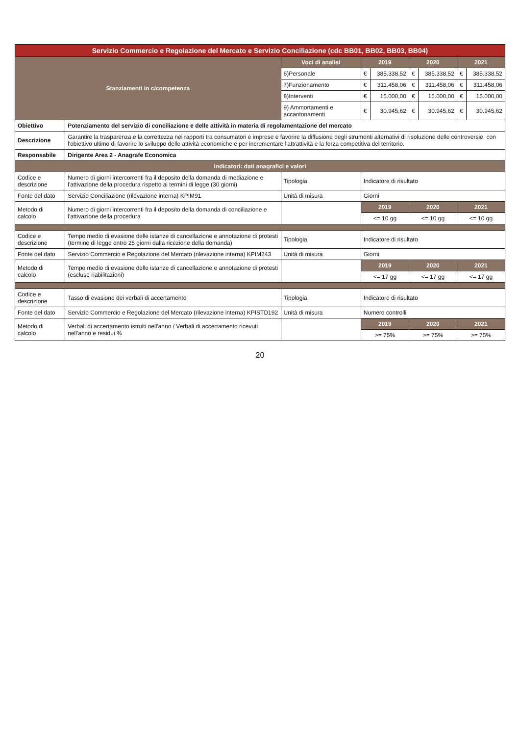| Servizio Commercio e Regolazione del Mercato e Servizio Conciliazione (cdc BB01, BB02, BB03, BB04) | | | | | | | | |
| Stanziamenti in c/competenza | | Voci di analisi | 2019 | | 2020 | | 2021 | |
| | | 6)Personale | € | 385.338,52 | € | 385.338,52 | € | 385.338,52 |
| | | 7)Funzionamento | € | 311.458,06 | € | 311.458,06 | € | 311.458,06 |
| | | 8)Interventi | € | 15.000,00 | € | 15.000,00 | € | 15.000,00 |
| | | 9) Ammortamenti e accantonamenti | € | 30.945,62 | € | 30.945,62 | € | 30.945,62 |
| Obiettivo | Potenziamento del servizio di conciliazione e delle attività in materia di regolamentazione del mercato | | | | | | | |
| Descrizione | Garantire la trasparenza e la correttezza nei rapporti tra consumatori e imprese e favorire la diffusione degli strumenti alternativi di risoluzione delle controversie, con l'obiettivo ultimo di favorire lo sviluppo delle attività economiche e per incrementare l'attrattività e la forza competitiva del territorio. | | | | | | | |
| Responsabile | Dirigente Area 2 - Anagrafe Economica | | | | | | | |
| Indicatori: dati anagrafici e valori | | | | | | | | |
| Codice e descrizione | Numero di giorni intercorrenti fra il deposito della domanda di mediazione e l'attivazione della procedura rispetto ai termini di legge (30 giorni) | Tipologia | Indicatore di risultato | | | | | |
| Fonte del dato | Servizio Conciliazione (rilevazione interna) KPIM91 | Unità di misura | Giorni | | | | | |
| Metodo di calcolo | Numero di giorni intercorrenti fra il deposito della domanda di conciliazione e l'attivazione della procedura | | 2019 | | 2020 | | 2021 | |
| | | | <= 10 gg | | <= 10 gg | | <= 10 gg | |
| Codice e descrizione | Tempo medio di evasione delle istanze di cancellazione e annotazione di protesti (termine di legge entro 25 giorni dalla ricezione della domanda) | Tipologia | Indicatore di risultato | | | | | |
| Fonte del dato | Servizio Commercio e Regolazione del Mercato (rilevazione interna) KPIM243 | Unità di misura | Giorni | | | | | |
| Metodo di calcolo | Tempo medio di evasione delle istanze di cancellazione e annotazione di protesti (escluse riabilitazioni) | | 2019 | | 2020 | | 2021 | |
| | | | <= 17 gg | | <= 17 gg | | <= 17 gg | |
| Codice e descrizione | Tasso di evasione dei verbali di accertamento | Tipologia | Indicatore di risultato | | | | | |
| Fonte del dato | Servizio Commercio e Regolazione del Mercato (rilevazione interna) KPISTD192 | Unità di misura | Numero controlli | | | | | |
| Metodo di calcolo | Verbali di accertamento istruiti nell'anno / Verbali di accertamento ricevuti nell'anno e residui % | | 2019 | | 2020 | | 2021 | |
| | | | >= 75% | | >= 75% | | >= 75% | |
20